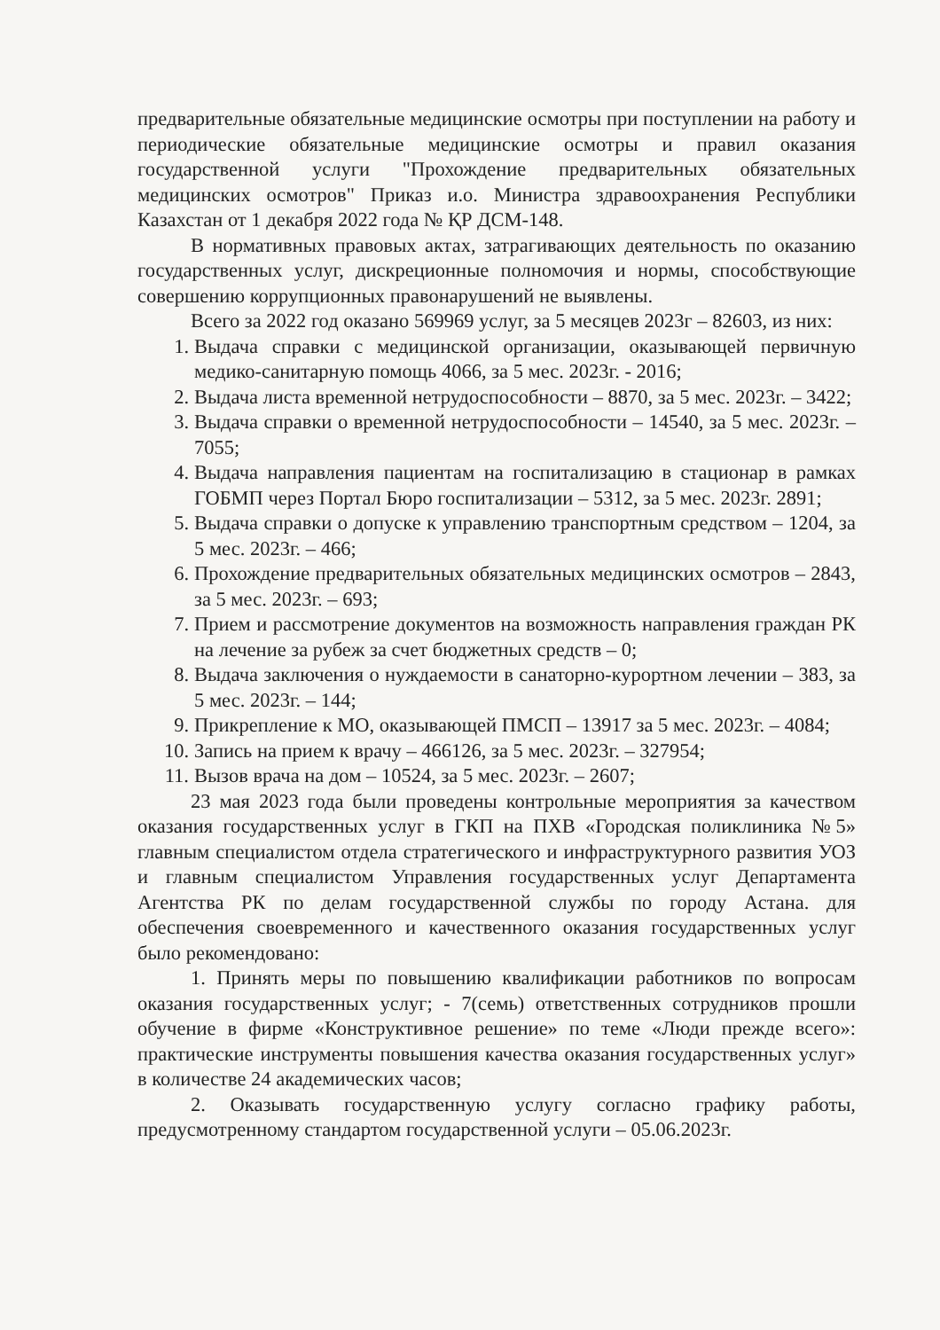предварительные обязательные медицинские осмотры при поступлении на работу и периодические обязательные медицинские осмотры и правил оказания государственной услуги "Прохождение предварительных обязательных медицинских осмотров" Приказ и.о. Министра здравоохранения Республики Казахстан от 1 декабря 2022 года № ҚР ДСМ-148.
В нормативных правовых актах, затрагивающих деятельность по оказанию государственных услуг, дискреционные полномочия и нормы, способствующие совершению коррупционных правонарушений не выявлены.
Всего за 2022 год оказано 569969 услуг, за 5 месяцев 2023г – 82603, из них:
1. Выдача справки с медицинской организации, оказывающей первичную медико-санитарную помощь 4066, за 5 мес. 2023г. - 2016;
2. Выдача листа временной нетрудоспособности – 8870, за 5 мес. 2023г. – 3422;
3. Выдача справки о временной нетрудоспособности – 14540, за 5 мес. 2023г. – 7055;
4. Выдача направления пациентам на госпитализацию в стационар в рамках ГОБМП через Портал Бюро госпитализации – 5312, за 5 мес. 2023г. 2891;
5. Выдача справки о допуске к управлению транспортным средством – 1204, за 5 мес. 2023г. – 466;
6. Прохождение предварительных обязательных медицинских осмотров – 2843, за 5 мес. 2023г. – 693;
7. Прием и рассмотрение документов на возможность направления граждан РК на лечение за рубеж за счет бюджетных средств – 0;
8. Выдача заключения о нуждаемости в санаторно-курортном лечении – 383, за 5 мес. 2023г. – 144;
9. Прикрепление к МО, оказывающей ПМСП – 13917 за 5 мес. 2023г. – 4084;
10. Запись на прием к врачу – 466126, за 5 мес. 2023г. – 327954;
11. Вызов врача на дом – 10524, за 5 мес. 2023г. – 2607;
23 мая 2023 года были проведены контрольные мероприятия за качеством оказания государственных услуг в ГКП на ПХВ «Городская поликлиника №5» главным специалистом отдела стратегического и инфраструктурного развития УОЗ и главным специалистом Управления государственных услуг Департамента Агентства РК по делам государственной службы по городу Астана. для обеспечения своевременного и качественного оказания государственных услуг было рекомендовано:
1. Принять меры по повышению квалификации работников по вопросам оказания государственных услуг; - 7(семь) ответственных сотрудников прошли обучение в фирме «Конструктивное решение» по теме «Люди прежде всего»: практические инструменты повышения качества оказания государственных услуг» в количестве 24 академических часов;
2. Оказывать государственную услугу согласно графику работы, предусмотренному стандартом государственной услуги – 05.06.2023г.